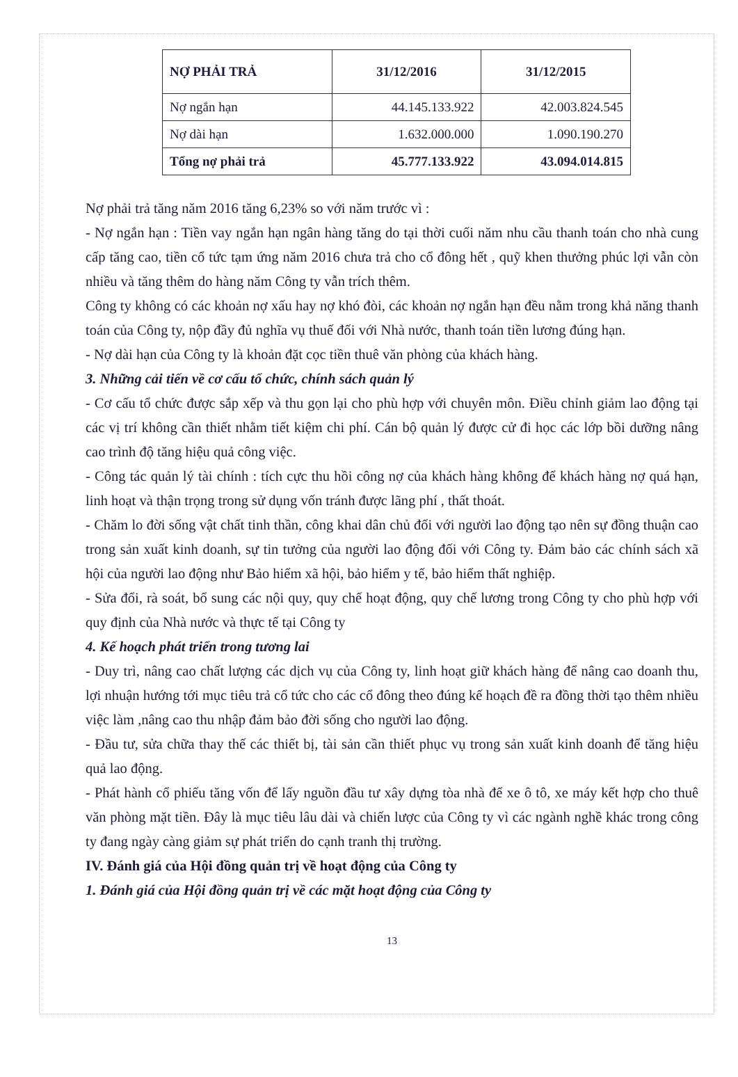| NỢ PHẢI TRẢ | 31/12/2016 | 31/12/2015 |
| --- | --- | --- |
| Nợ ngắn hạn | 44.145.133.922 | 42.003.824.545 |
| Nợ dài hạn | 1.632.000.000 | 1.090.190.270 |
| Tổng nợ phải trả | 45.777.133.922 | 43.094.014.815 |
Nợ phải trả tăng năm 2016 tăng 6,23% so với năm trước vì :
- Nợ ngắn hạn : Tiền vay ngắn hạn ngân hàng tăng do tại thời cuối năm nhu cầu thanh toán cho nhà cung cấp tăng cao, tiền cổ tức tạm ứng năm 2016 chưa trả cho cổ đông hết , quỹ khen thưởng phúc lợi vẫn còn nhiều và tăng thêm do hàng năm Công ty vẫn trích thêm.
Công ty không có các khoản nợ xấu hay nợ khó đòi, các khoản nợ ngắn hạn đều nằm trong khả năng thanh toán của Công ty, nộp đầy đủ nghĩa vụ thuế đối với Nhà nước, thanh toán tiền lương đúng hạn.
- Nợ dài hạn của Công ty là khoản đặt cọc tiền thuê văn phòng của khách hàng.
3. Những cải tiến về cơ cấu tổ chức, chính sách quản lý
- Cơ cấu tổ chức được sắp xếp và thu gọn lại cho phù hợp với chuyên môn. Điều chỉnh giảm lao động tại các vị trí không cần thiết nhằm tiết kiệm chi phí. Cán bộ quản lý được cử đi học các lớp bồi dưỡng nâng cao trình độ tăng hiệu quả công việc.
- Công tác quản lý tài chính : tích cực thu hồi công nợ của khách hàng không để khách hàng nợ quá hạn, linh hoạt và thận trọng trong sử dụng vốn tránh được lãng phí , thất thoát.
- Chăm lo đời sống vật chất tinh thần, công khai dân chủ đối với người lao động tạo nên sự đồng thuận cao trong sản xuất kinh doanh, sự tin tưởng của người lao động đối với Công ty. Đảm bảo các chính sách xã hội của người lao động như Bảo hiểm xã hội, bảo hiểm y tế, bảo hiểm thất nghiệp.
- Sửa đổi, rà soát, bổ sung các nội quy, quy chế hoạt động, quy chế lương trong Công ty cho phù hợp với quy định của Nhà nước và thực tế tại Công ty
4. Kế hoạch phát triển trong tương lai
- Duy trì, nâng cao chất lượng các dịch vụ của Công ty, linh hoạt giữ khách hàng để nâng cao doanh thu, lợi nhuận hướng tới mục tiêu trả cổ tức cho các cổ đông theo đúng kế hoạch đề ra đồng thời tạo thêm nhiều việc làm ,nâng cao thu nhập đảm bảo đời sống cho người lao động.
- Đầu tư, sửa chữa thay thế các thiết bị, tài sản cần thiết phục vụ trong sản xuất kinh doanh để tăng hiệu quả lao động.
- Phát hành cổ phiếu tăng vốn để lấy nguồn đầu tư xây dựng tòa nhà để xe ô tô, xe máy kết hợp cho thuê văn phòng mặt tiền. Đây là mục tiêu lâu dài và chiến lược của Công ty vì các ngành nghề khác trong công ty đang ngày càng giảm sự phát triển do cạnh tranh thị trường.
IV. Đánh giá của Hội đồng quản trị về hoạt động của Công ty
1. Đánh giá của Hội đồng quản trị về các mặt hoạt động của Công ty
13